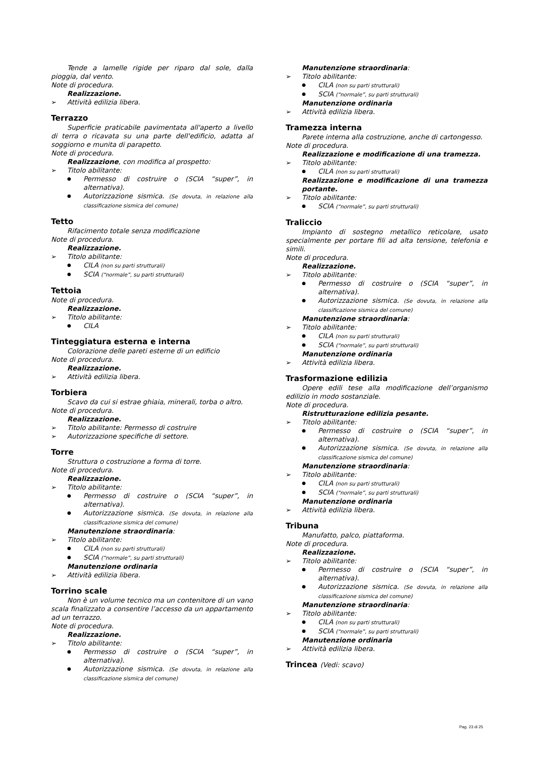Tende a lamelle rigide per riparo dal sole, dalla pioggia, dal vento.
Note di procedura.
Realizzazione.
Attività edilizia libera.
Terrazzo
Superficie praticabile pavimentata all'aperto a livello di terra o ricavata su una parte dell'edificio, adatta al soggiorno e munita di parapetto.
Note di procedura.
Realizzazione, con modifica al prospetto:
Titolo abilitante:
Permesso di costruire o (SCIA “super”, in alternativa).
Autorizzazione sismica. (Se dovuta, in relazione alla classificazione sismica del comune)
Tetto
Rifacimento totale senza modificazione
Note di procedura.
Realizzazione.
Titolo abilitante:
CILA (non su parti strutturali)
SCIA (“normale”, su parti strutturali)
Tettoia
Note di procedura.
Realizzazione.
Titolo abilitante:
CILA
Tinteggiatura esterna e interna
Colorazione delle pareti esterne di un edificio
Note di procedura.
Realizzazione.
Attività edilizia libera.
Torbiera
Scavo da cui si estrae ghiaia, minerali, torba o altro.
Note di procedura.
Realizzazione.
Titolo abilitante: Permesso di costruire
Autorizzazione specifiche di settore.
Torre
Struttura o costruzione a forma di torre.
Note di procedura.
Realizzazione.
Titolo abilitante:
Permesso di costruire o (SCIA “super”, in alternativa).
Autorizzazione sismica. (Se dovuta, in relazione alla classificazione sismica del comune)
Manutenzione straordinaria:
Titolo abilitante:
CILA (non su parti strutturali)
SCIA (“normale”, su parti strutturali)
Manutenzione ordinaria
Attività edilizia libera.
Torrino scale
Non è un volume tecnico ma un contenitore di un vano scala finalizzato a consentire l’accesso da un appartamento ad un terrazzo.
Note di procedura.
Realizzazione.
Titolo abilitante:
Permesso di costruire o (SCIA “super”, in alternativa).
Autorizzazione sismica. (Se dovuta, in relazione alla classificazione sismica del comune)
Manutenzione straordinaria:
Titolo abilitante:
CILA (non su parti strutturali)
SCIA (“normale”, su parti strutturali)
Manutenzione ordinaria
Attività edilizia libera.
Tramezza interna
Parete interna alla costruzione, anche di cartongesso.
Note di procedura.
Realizzazione e modificazione di una tramezza.
Titolo abilitante:
CILA (non su parti strutturali)
Realizzazione e modificazione di una tramezza portante.
Titolo abilitante:
SCIA (“normale”, su parti strutturali)
Traliccio
Impianto di sostegno metallico reticolare, usato specialmente per portare fili ad alta tensione, telefonia e simili.
Note di procedura.
Realizzazione.
Titolo abilitante:
Permesso di costruire o (SCIA “super”, in alternativa).
Autorizzazione sismica. (Se dovuta, in relazione alla classificazione sismica del comune)
Manutenzione straordinaria:
Titolo abilitante:
CILA (non su parti strutturali)
SCIA (“normale”, su parti strutturali)
Manutenzione ordinaria
Attività edilizia libera.
Trasformazione edilizia
Opere edili tese alla modificazione dell’organismo edilizio in modo sostanziale.
Note di procedura.
Ristrutturazione edilizia pesante.
Titolo abilitante:
Permesso di costruire o (SCIA “super”, in alternativa).
Autorizzazione sismica. (Se dovuta, in relazione alla classificazione sismica del comune)
Manutenzione straordinaria:
Titolo abilitante:
CILA (non su parti strutturali)
SCIA (“normale”, su parti strutturali)
Manutenzione ordinaria
Attività edilizia libera.
Tribuna
Manufatto, palco, piattaforma.
Note di procedura.
Realizzazione.
Titolo abilitante:
Permesso di costruire o (SCIA “super”, in alternativa).
Autorizzazione sismica. (Se dovuta, in relazione alla classificazione sismica del comune)
Manutenzione straordinaria:
Titolo abilitante:
CILA (non su parti strutturali)
SCIA (“normale”, su parti strutturali)
Manutenzione ordinaria
Attività edilizia libera.
Trincea (Vedi: scavo)
Pag. 23 di 25